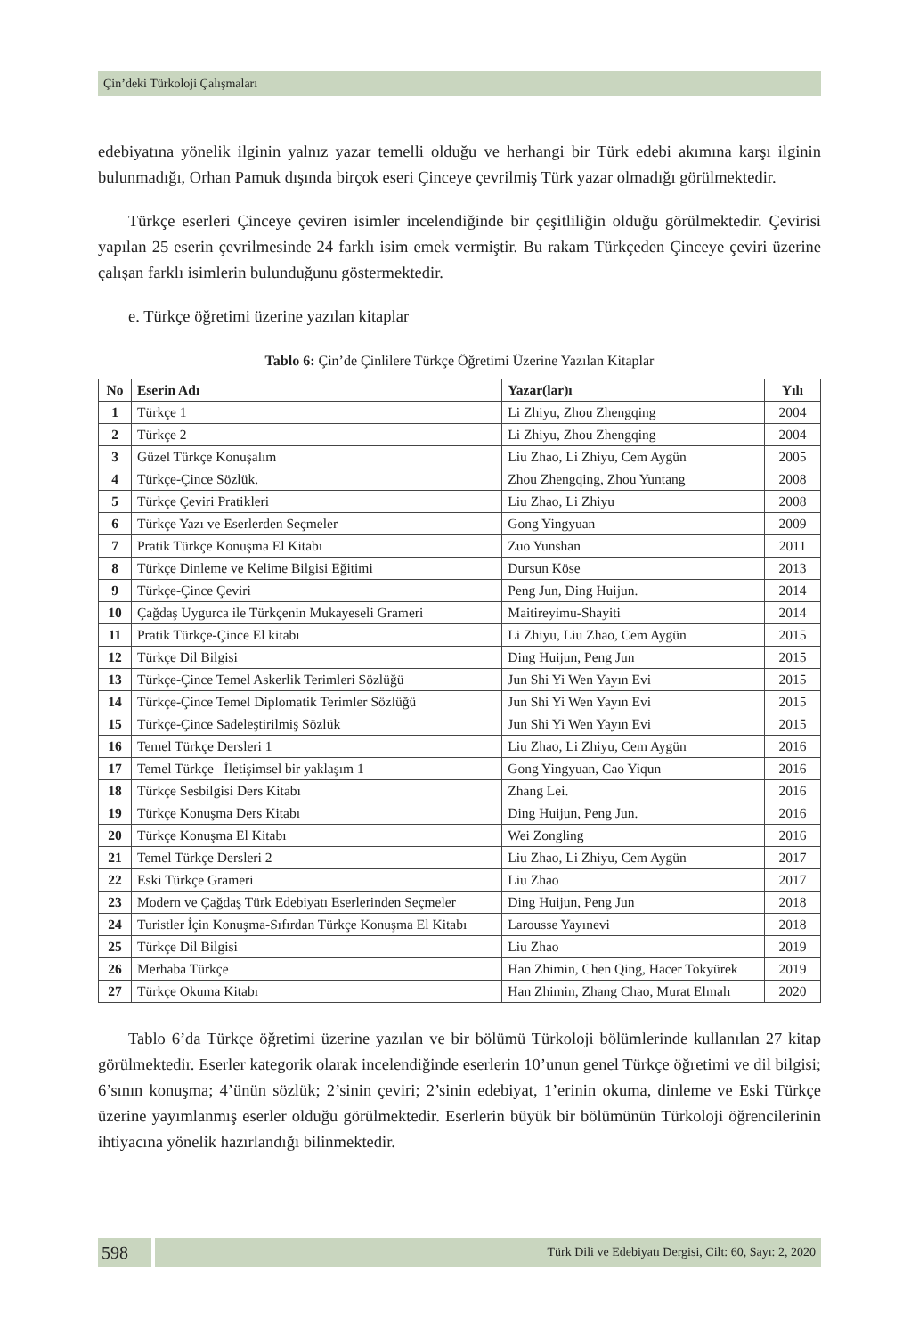Çin’deki Türkoloji Çalışmaları
edebiyatına yönelik ilginin yalnız yazar temelli olduğu ve herhangi bir Türk edebi akımına karşı ilginin bulunmadığı, Orhan Pamuk dışında birçok eseri Çinceye çevrilmiş Türk yazar olmadığı görülmektedir.
Türkçe eserleri Çinceye çeviren isimler incelendiğinde bir çeşitliliğin olduğu görülmektedir. Çevirisi yapılan 25 eserin çevrilmesinde 24 farklı isim emek vermiştir. Bu rakam Türkçeden Çinceye çeviri üzerine çalışan farklı isimlerin bulunduğunu göstermektedir.
e. Türkçe öğretimi üzerine yazılan kitaplar
Tablo 6: Çin’de Çinlilere Türkçe Öğretimi Üzerine Yazılan Kitaplar
| No | Eserin Adı | Yazar(lar)ı | Yılı |
| --- | --- | --- | --- |
| 1 | Türkçe 1 | Li Zhiyu, Zhou Zhengqing | 2004 |
| 2 | Türkçe 2 | Li Zhiyu, Zhou Zhengqing | 2004 |
| 3 | Güzel Türkçe Konuşalım | Liu Zhao, Li Zhiyu, Cem Aygün | 2005 |
| 4 | Türkçe-Çince Sözlük. | Zhou Zhengqing, Zhou Yuntang | 2008 |
| 5 | Türkçe Çeviri Pratikleri | Liu Zhao, Li Zhiyu | 2008 |
| 6 | Türkçe Yazı ve Eserlerden Seçmeler | Gong Yingyuan | 2009 |
| 7 | Pratik Türkçe Konuşma El Kitabı | Zuo Yunshan | 2011 |
| 8 | Türkçe Dinleme ve Kelime Bilgisi Eğitimi | Dursun Köse | 2013 |
| 9 | Türkçe-Çince Çeviri | Peng Jun, Ding Huijun. | 2014 |
| 10 | Çağdaş Uygurca ile Türkçenin Mukayeseli Grameri | Maitireyimu-Shayiti | 2014 |
| 11 | Pratik Türkçe-Çince El kitabı | Li Zhiyu, Liu Zhao, Cem Aygün | 2015 |
| 12 | Türkçe Dil Bilgisi | Ding Huijun, Peng Jun | 2015 |
| 13 | Türkçe-Çince Temel Askerlik Terimleri Sözlüğü | Jun Shi Yi Wen Yayın Evi | 2015 |
| 14 | Türkçe-Çince Temel Diplomatik Terimler Sözlüğü | Jun Shi Yi Wen Yayın Evi | 2015 |
| 15 | Türkçe-Çince Sadeleştirilmiş Sözlük | Jun Shi Yi Wen Yayın Evi | 2015 |
| 16 | Temel Türkçe Dersleri 1 | Liu Zhao, Li Zhiyu, Cem Aygün | 2016 |
| 17 | Temel Türkçe –İletişimsel bir yaklaşım 1 | Gong Yingyuan, Cao Yiqun | 2016 |
| 18 | Türkçe Sesbilgisi Ders Kitabı | Zhang Lei. | 2016 |
| 19 | Türkçe Konuşma Ders Kitabı | Ding Huijun, Peng Jun. | 2016 |
| 20 | Türkçe Konuşma El Kitabı | Wei Zongling | 2016 |
| 21 | Temel Türkçe Dersleri 2 | Liu Zhao, Li Zhiyu, Cem Aygün | 2017 |
| 22 | Eski Türkçe Grameri | Liu Zhao | 2017 |
| 23 | Modern ve Çağdaş Türk Edebiyatı Eserlerinden Seçmeler | Ding Huijun, Peng Jun | 2018 |
| 24 | Turistler İçin Konuşma-Sıfırdan Türkçe Konuşma El Kitabı | Larousse Yayınevi | 2018 |
| 25 | Türkçe Dil Bilgisi | Liu Zhao | 2019 |
| 26 | Merhaba Türkçe | Han Zhimin, Chen Qing, Hacer Tokyürek | 2019 |
| 27 | Türkçe Okuma Kitabı | Han Zhimin, Zhang Chao, Murat Elmalı | 2020 |
Tablo 6’da Türkçe öğretimi üzerine yazılan ve bir bölümü Türkoloji bölümlerinde kullanılan 27 kitap görülmektedir. Eserler kategorik olarak incelendiğinde eserlerin 10’unun genel Türkçe öğretimi ve dil bilgisi; 6’sının konuşma; 4’ünün sözlük; 2’sinin çeviri; 2’sinin edebiyat, 1’erinin okuma, dinleme ve Eski Türkçe üzerine yayımlanmış eserler olduğu görülmektedir. Eserlerin büyük bir bölümünün Türkoloji öğrencilerinin ihtiyacına yönelik hazırlandığı bilinmektedir.
598
Türk Dili ve Edebiyatı Dergisi, Cilt: 60, Sayı: 2, 2020